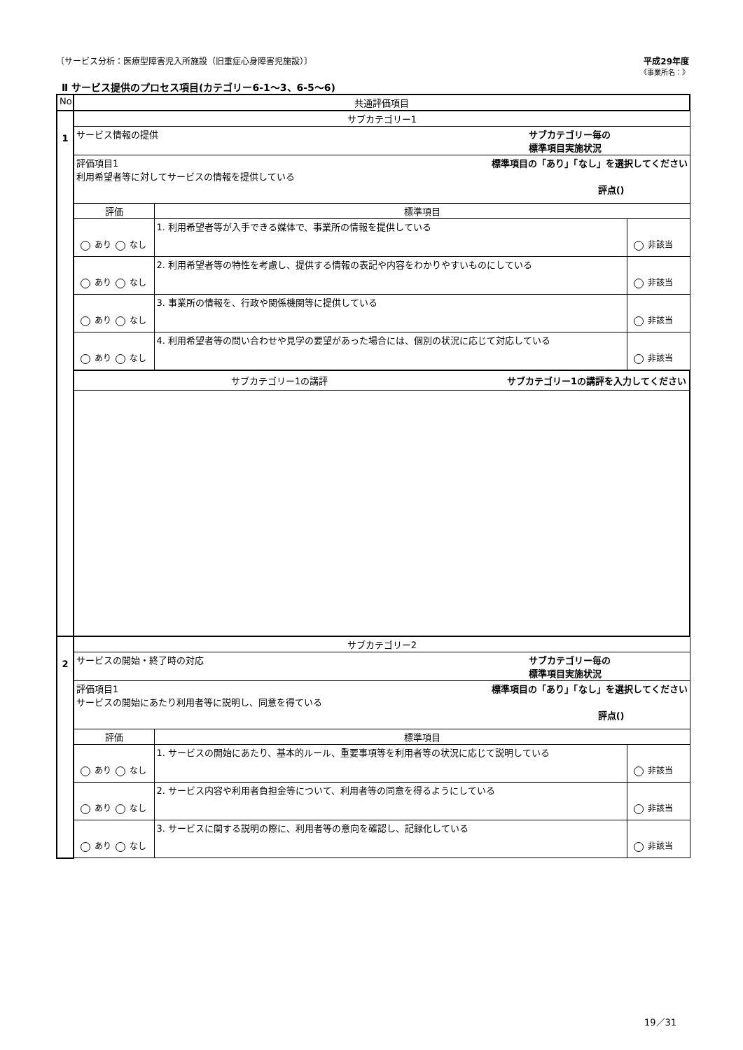〔サービス分析：医療型障害児入所施設（旧重症心身障害児施設）〕 平成29年度
《事業所名：》
Ⅱ サービス提供のプロセス項目(カテゴリー6-1～3、6-5～6)
| No. | 共通評価項目 | | |
| --- | --- | --- | --- |
| 1 | サブカテゴリー1 | | |
| | サービス情報の提供 サブカテゴリー毎の 標準項目実施状況 | | |
| | 評価項目1 標準項目の「あり」「なし」を選択してください 利用希望者等に対してサービスの情報を提供している 評点() | | |
| | 評価 | 標準項目 | |
| | あり なし | 1. 利用希望者等が入手できる媒体で、事業所の情報を提供している | 非該当 |
| | あり なし | 2. 利用希望者等の特性を考慮し、提供する情報の表記や内容をわかりやすいものにしている | 非該当 |
| | あり なし | 3. 事業所の情報を、行政や関係機関等に提供している | 非該当 |
| | あり なし | 4. 利用希望者等の問い合わせや見学の要望があった場合には、個別の状況に応じて対応している | 非該当 |
| | サブカテゴリー1の講評 サブカテゴリー1の講評を入力してください | | |
| 2 | サブカテゴリー2 | | |
| | サービスの開始・終了時の対応 サブカテゴリー毎の 標準項目実施状況 | | |
| | 評価項目1 標準項目の「あり」「なし」を選択してください サービスの開始にあたり利用者等に説明し、同意を得ている 評点() | | |
| | 評価 | 標準項目 | |
| | あり なし | 1. サービスの開始にあたり、基本的ルール、重要事項等を利用者等の状況に応じて説明している | 非該当 |
| | あり なし | 2. サービス内容や利用者負担金等について、利用者等の同意を得るようにしている | 非該当 |
| | あり なし | 3. サービスに関する説明の際に、利用者等の意向を確認し、記録化している | 非該当 |
19／31